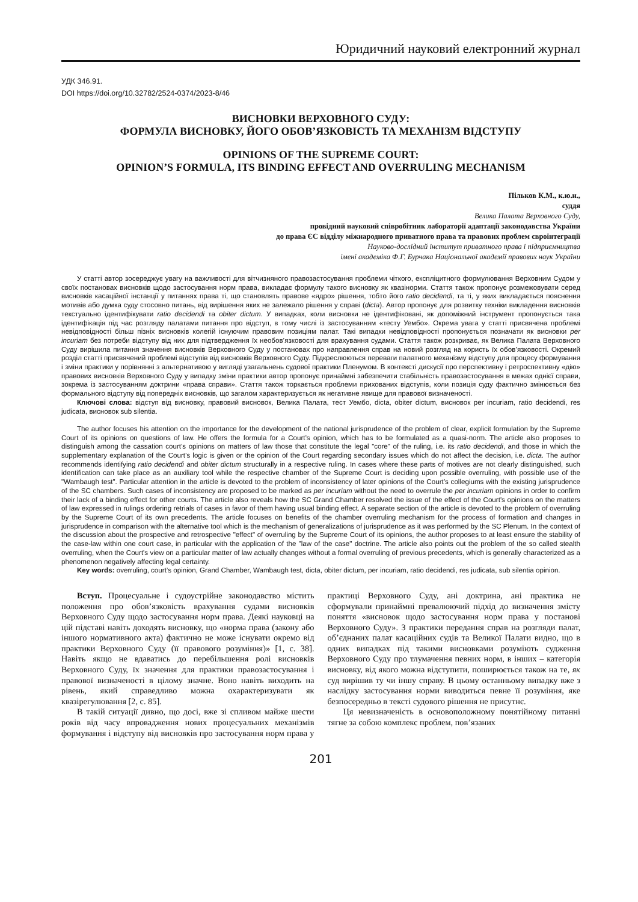Юридичний науковий електронний журнал
УДК 346.91.
DOI https://doi.org/10.32782/2524-0374/2023-8/46
ВИСНОВКИ ВЕРХОВНОГО СУДУ:
ФОРМУЛА ВИСНОВКУ, ЙОГО ОБОВ’ЯЗКОВІСТЬ ТА МЕХАНІЗМ ВІДСТУПУ
OPINIONS OF THE SUPREME COURT:
OPINION’S FORMULA, ITS BINDING EFFECT AND OVERRULING MECHANISM
Пільков К.М., к.ю.н.,
суддя
Велика Палата Верховного Суду,
провідний науковий співробітник лабораторії адаптації законодавства України
до права ЄС відділу міжнародного приватного права та правових проблем євроінтеграції
Науково-дослідний інститут приватного права і підприємництва
імені академіка Ф.Г. Бурчака Національної академії правових наук України
У статті автор зосереджує увагу на важливості для вітчизняного правозастосування проблеми чіткого, експліцитного формулювання Верховним Судом у своїх постановах висновків щодо застосування норм права, викладає формулу такого висновку як квазінорми. Стаття також пропонує розмежовувати серед висновків касаційної інстанції у питаннях права ті, що становлять правове «ядро» рішення, тобто його ratio decidendi, та ті, у яких викладається пояснення мотивів або думка суду стосовно питань, від вирішення яких не залежало рішення у справі (dicta). Автор пропонує для розвитку техніки викладення висновків текстуально ідентифікувати ratio decidendi та obiter dictum. У випадках, коли висновки не ідентифіковані, як допоміжний інструмент пропонується така ідентифікація під час розгляду палатами питання про відступ, в тому числі із застосуванням «тесту Уембо». Окрема увага у статті присвячена проблемі невідповідності більш пізніх висновків колегій існуючим правовим позиціям палат. Такі випадки невідповідності пропонується позначати як висновки per incuriam без потреби відступу від них для підтвердження їх необов’язковості для врахування судами. Стаття також розкриває, як Велика Палата Верховного Суду вирішила питання значення висновків Верховного Суду у постановах про направлення справ на новий розгляд на користь їх обов’язковості. Окремий розділ статті присвячений проблемі відступів від висновків Верховного Суду. Підкреслюються переваги палатного механізму відступу для процесу формування і зміни практики у порівнянні з альтернативою у вигляді узагальнень судової практики Пленумом. В контексті дискусії про перспективну і ретроспективну «дію» правових висновків Верховного Суду у випадку зміни практики автор пропонує принаймні забезпечити стабільність правозастосування в межах однієї справи, зокрема із застосуванням доктрини «права справи». Стаття також торкається проблеми прихованих відступів, коли позиція суду фактично змінюється без формального відступу від попередніх висновків, що загалом характеризується як негативне явище для правової визначеності.
Ключові слова: відступ від висновку, правовий висновок, Велика Палата, тест Уембо, dicta, obiter dictum, висновок per incuriam, ratio decidendi, res judicata, висновок sub silentia.
The author focuses his attention on the importance for the development of the national jurisprudence of the problem of clear, explicit formulation by the Supreme Court of its opinions on questions of law. He offers the formula for a Court’s opinion, which has to be formulated as a quasi-norm. The article also proposes to distinguish among the cassation court’s opinions on matters of law those that constitute the legal "core" of the ruling, i.e. its ratio decidendi, and those in which the supplementary explanation of the Court’s logic is given or the opinion of the Court regarding secondary issues which do not affect the decision, i.e. dicta. The author recommends identifying ratio decidendi and obiter dictum structurally in a respective ruling. In cases where these parts of motives are not clearly distinguished, such identification can take place as an auxiliary tool while the respective chamber of the Supreme Court is deciding upon possible overruling, with possible use of the "Wambaugh test". Particular attention in the article is devoted to the problem of inconsistency of later opinions of the Court’s collegiums with the existing jurisprudence of the SC chambers. Such cases of inconsistency are proposed to be marked as per incuriam without the need to overrule the per incuriam opinions in order to confirm their lack of a binding effect for other courts. The article also reveals how the SC Grand Chamber resolved the issue of the effect of the Court's opinions on the matters of law expressed in rulings ordering retrials of cases in favor of them having usual binding effect. A separate section of the article is devoted to the problem of overruling by the Supreme Court of its own precedents. The article focuses on benefits of the chamber overruling mechanism for the process of formation and changes in jurisprudence in comparison with the alternative tool which is the mechanism of generalizations of jurisprudence as it was performed by the SC Plenum. In the context of the discussion about the prospective and retrospective "effect" of overruling by the Supreme Court of its opinions, the author proposes to at least ensure the stability of the case-law within one court case, in particular with the application of the "law of the case" doctrine. The article also points out the problem of the so called stealth overruling, when the Court's view on a particular matter of law actually changes without a formal overruling of previous precedents, which is generally characterized as a phenomenon negatively affecting legal certainty.
Key words: overruling, court’s opinion, Grand Chamber, Wambaugh test, dicta, obiter dictum, per incuriam, ratio decidendi, res judicata, sub silentia opinion.
Вступ. Процесуальне і судоустрійне законодавство містить положення про обов’язковість врахування судами висновків Верховного Суду щодо застосування норм права. Деякі науковці на цій підставі навіть доходять висновку, що «норма права (закону або іншого нормативного акта) фактично не може існувати окремо від практики Верховного Суду (її правового розуміння)» [1, с. 38]. Навіть якщо не вдаватись до перебільшення ролі висновків Верховного Суду, їх значення для практики правозастосування і правової визначеності в цілому значне. Воно навіть виходить на рівень, який справедливо можна охарактеризувати як квазірегулювання [2, с. 85].
В такій ситуації дивно, що досі, вже зі спливом майже шести років від часу впровадження нових процесуальних механізмів формування і відступу від висновків про застосування норм права у практиці Верховного Суду, ані доктрина, ані практика не сформували принаймні превалюючий підхід до визначення змісту поняття «висновок щодо застосування норм права у постанові Верховного Суду». З практики передання справ на розгляди палат, об’єднаних палат касаційних судів та Великої Палати видно, що в одних випадках під такими висновками розуміють судження Верховного Суду про тлумачення певних норм, в інших – категорія висновку, від якого можна відступити, поширюється також на те, як суд вирішив ту чи іншу справу. В цьому останньому випадку вже з наслідку застосування норми виводиться певне її розуміння, яке безпосередньо в тексті судового рішення не присутнє.
Ця невизначеність в основоположному понятійному питанні тягне за собою комплекс проблем, пов’язаних
201